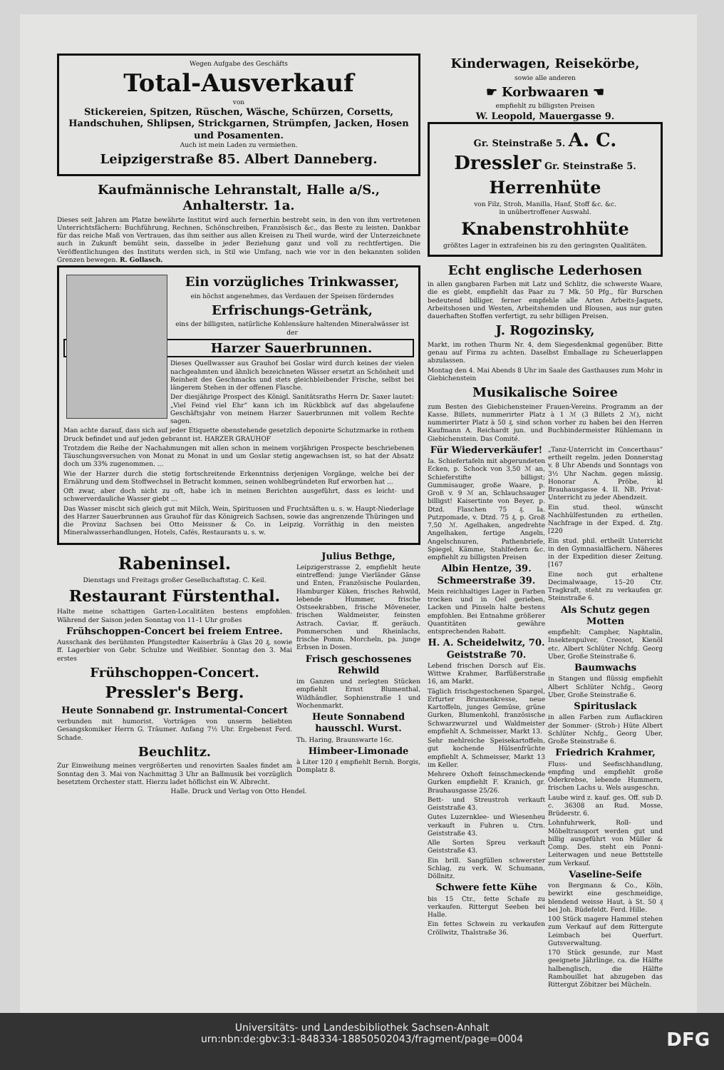Wegen Aufgabe des Geschäfts
Total-Ausverkauf
von
Stickereien, Spitzen, Rüschen, Wäsche, Schürzen, Corsetts, Handschuhen, Shlipsen, Strickgarnen, Strümpfen, Jacken, Hosen und Posamenten.
Auch ist mein Laden zu vermiethen.
Leipzigerstraße 85. Albert Danneberg.
Kaufmännische Lehranstalt, Halle a/S., Anhalterstr. 1a.
Dieses seit Jahren am Platze bewährte Institut wird auch fernerhin bestrebt sein, in den von ihm vertretenen Unterrichtsfächern: Buchführung, Rechnen, Schönschreiben, Französisch &c., das Beste zu leisten. Dankbar für das reiche Maß von Vertrauen, das ihm seither aus allen Kreisen zu Theil wurde, wird der Unterzeichnete auch in Zukunft bemüht sein, dasselbe in jeder Beziehung ganz und voll zu rechtfertigen. Die Veröffentlichungen des Instituts werden sich, in Stil wie Umfang, nach wie vor in den bekannten soliden Grenzen bewegen. R. Gollasch.
Ein vorzügliches Trinkwasser,
ein höchst angenehmes, das Verdauen der Speisen förderndes
Erfrischungs-Getränk,
eins der billigsten, natürliche Kohlensäure haltenden Mineralwässer ist der
Harzer Sauerbrunnen.
Dieses Quellwasser aus Grauhof bei Goslar wird durch keines der vielen nachgeahmten und ähnlich bezeichneten Wässer ersetzt an Schönheit und Reinheit des Geschmacks und stets gleichbleibender Frische, selbst bei längerem Stehen in der offenen Flasche.
Der diesjährige Prospect des Königl. Sanitätsraths Herrn Dr. Saxer lautet: „Viel Feind viel Ehr“ kann ich im Rückblick auf das abgelaufene Geschäftsjahr von meinem Harzer Sauerbrunnen mit vollem Rechte sagen.
Man achte darauf, dass sich auf jeder Etiquette obenstehende gesetzlich deponirte Schutzmarke in rothem Druck befindet und auf jeden gebrannt ist. HARZER GRAUHOF
Trotzdem die Reihe der Nachahmungen mit allen schon in meinem vorjährigen Prospecte beschriebenen Täuschungsversuchen von Monat zu Monat in und um Goslar stetig angewachsen ist, so hat der Absatz doch um 33% zugenommen. ...
Wie der Harzer durch die stetig fortschreitende Erkenntniss derjenigen Vorgänge, welche bei der Ernährung und dem Stoffwechsel in Betracht kommen, seinen wohlbegründeten Ruf erworben hat ...
Oft zwar, aber doch nicht zu oft, habe ich in meinen Berichten ausgeführt, dass es leicht- und schwerverdauliche Wasser giebt ...
Das Wasser mischt sich gleich gut mit Milch, Wein, Spirituosen und Fruchtsäften u. s. w. Haupt-Niederlage des Harzer Sauerbrunnen aus Grauhof für das Königreich Sachsen, sowie das angrenzende Thüringen und die Provinz Sachsen bei Otto Meissner & Co. in Leipzig. Vorräthig in den meisten Mineralwasserhandlungen, Hotels, Cafés, Restaurants u. s. w.
Rabeninsel.
Dienstags und Freitags großer Gesellschaftstag. C. Keil.
Restaurant Fürstenthal.
Halte meine schattigen Garten-Localitäten bestens empfohlen. Während der Saison jeden Sonntag von 11–1 Uhr großes
Frühschoppen-Concert bei freiem Entree.
Ausschank des berühmten Pfungstedter Kaiserbräu à Glas 20 ₰, sowie ff. Lagerbier von Gebr. Schulze und Weißbier. Sonntag den 3. Mai erstes
Frühschoppen-Concert.
Pressler's Berg.
Heute Sonnabend gr. Instrumental-Concert
verbunden mit humorist. Vorträgen von unserm beliebten Gesangskomiker Herrn G. Träumer. Anfang 7½ Uhr. Ergebenst Ferd. Schade.
Beuchlitz.
Zur Einweihung meines vergrößerten und renovirten Saales findet am Sonntag den 3. Mai von Nachmittag 3 Uhr an Ballmusik bei vorzüglich besetztem Orchester statt. Hierzu ladet höflichst ein W. Albrecht.
Julius Bethge,
Leipzigerstrasse 2, empfiehlt heute eintreffend: junge Vierländer Gänse und Enten, Französische Poularden, Hamburger Küken, frisches Rehwild, lebende Hummer, frische Ostseekrabben, frische Möveneier, frischen Waldmeister, feinsten Astrach. Caviar, ff. geräuch. Pommerschen und Rheinlachs, frische Pomm. Morcheln, pa. junge Erbsen in Dosen.
Frisch geschossenes Rehwild
im Ganzen und zerlegten Stücken empfiehlt Ernst Blumenthal, Wildhändler, Sophienstraße 1 und Wochenmarkt.
Heute Sonnabend hausschl. Wurst.
Th. Haring, Braunswarte 16c.
Himbeer-Limonade
à Liter 120 ₰ empfiehlt Bernh. Borgis, Domplatz 8.
Halle. Druck und Verlag von Otto Hendel.
Kinderwagen, Reisekörbe,
sowie alle anderen
☛ Korbwaaren ☚
empfiehlt zu billigsten Preisen
W. Leopold, Mauergasse 9.
Gr. Steinstraße 5. A. C. Dressler Gr. Steinstraße 5.
Herrenhüte
von Filz, Stroh, Manilla, Hanf, Stoff &c. &c.
in unübertroffener Auswahl.
Knabenstrohhüte
größtes Lager in extrafeinen bis zu den geringsten Qualitäten.
Echt englische Lederhosen
in allen gangbaren Farben mit Latz und Schlitz, die schwerste Waare, die es giebt, empfiehlt das Paar zu 7 Mk. 50 Pfg., für Burschen bedeutend billiger, ferner empfehle alle Arten Arbeits-Jaquets, Arbeitshosen und Westen, Arbeitshemden und Blousen, aus nur guten dauerhaften Stoffen verfertigt, zu sehr billigen Preisen.
J. Rogozinsky,
Markt, im rothen Thurm Nr. 4, dem Siegesdenkmal gegenüber. Bitte genau auf Firma zu achten. Daselbst Emballage zu Scheuerlappen abzulassen.
Montag den 4. Mai Abends 8 Uhr im Saale des Gasthauses zum Mohr in Giebichenstein
Musikalische Soiree
zum Besten des Giebichensteiner Frauen-Vereins. Programm an der Kasse. Billets, nummerirter Platz à 1 ℳ (3 Billets 2 ℳ), nicht nummerirter Platz à 50 ₰, sind schon vorher zu haben bei den Herren Kaufmann A. Reichardt jun. und Buchbindermeister Rühlemann in Giebichenstein. Das Comité.
Für Wiederverkäufer!
Ia. Schiefertafeln mit abgerundeten Ecken, p. Schock von 3,50 ℳ an, Schieferstifte billigst; Gummisauger, große Waare, p. Groß v. 9 ℳ an, Schlauchsauger billigst! Kaisertinte von Beyer, p. Dtzd. Flaschen 75 ₰. Ia. Putzpomade, v. Dtzd. 75 ₰, p. Groß 7,50 ℳ. Agelhaken, angedrehte Angelhaken, fertige Angeln, Angelschnuren, Pathenbriefe, Spiegel, Kämme, Stahlfedern &c. empfiehlt zu billigsten Preisen
Albin Hentze, 39. Schmeerstraße 39.
Mein reichhaltiges Lager in Farben trocken und in Oel gerieben, Lacken und Pinseln halte bestens empfohlen. Bei Entnahme größerer Quantitäten gewähre entsprechenden Rabatt.
H. A. Scheidelwitz, 70. Geiststraße 70.
Lebend frischen Dorsch auf Eis. Wittwe Krahmer, Barfüßerstraße 16, am Markt.
Täglich frischgestochenen Spargel, Erfurter Brunnenkresse, neue Kartoffeln, junges Gemüse, grüne Gurken, Blumenkohl, französische Schwarzwurzel und Waldmeister empfiehlt A. Schmeisser, Markt 13.
Sehr mehlreiche Speisekartoffeln, gut kochende Hülsenfrüchte empfiehlt A. Schmeisser, Markt 13 im Keller.
Mehrere Oxhoft feinschmeckende Gurken empfiehlt F. Kranich, gr. Brauhausgasse 25/26.
Bett- und Streustroh verkauft Geiststraße 43.
Gutes Luzernklee- und Wiesenheu verkauft in Fuhren u. Ctrn. Geiststraße 43.
Alle Sorten Spreu verkauft Geiststraße 43.
Ein brill. Sangfüllen schwerster Schlag, zu verk. W. Schumann, Döllnitz.
Schwere fette Kühe
bis 15 Ctr., fette Schafe zu verkaufen. Rittergut Seeben bei Halle.
Ein fettes Schwein zu verkaufen Cröllwitz, Thalstraße 36.
„Tanz-Unterricht im Concerthaus“ ertheilt regelm. jeden Donnerstag v. 8 Uhr Abends und Sonntags von 3½ Uhr Nachm. gegen mässig. Honorar A. Pröbe, kl Brauhausgasse 4. II. NB. Privat-Unterricht zu jeder Abendzeit.
Ein stud. theol. wünscht Nachhülfestunden zu ertheilen. Nachfrage in der Exped. d. Ztg. [220
Ein stud. phil. ertheilt Unterricht in den Gymnasialfächern. Näheres in der Expedition dieser Zeitung. [167
Eine noch gut erhaltene Decimalwaage, 15–20 Ctr. Tragkraft, steht zu verkaufen gr. Steinstraße 6.
Als Schutz gegen Motten
empfiehlt: Campher, Naphtalin, Insektenpulver, Creosot, Kienöl etc. Albert Schlüter Nchfg. Georg Uber, Große Steinstraße 6.
Baumwachs
in Stangen und flüssig empfiehlt Albert Schlüter Nchfg., Georg Uber, Große Steinstraße 6.
Spirituslack
in allen Farben zum Auflackiren der Sommer- (Stroh-) Hüte Albert Schlüter Nchfg., Georg Uber, Große Steinstraße 6.
Friedrich Krahmer,
Fluss- und Seefischhandlung, empfing und empfiehlt große Oderkrebse, lebende Hummern, frischen Lachs u. Wels ausgeschn.
Laube wird z. kauf. ges. Off. sub D. c. 36308 an Rud. Mosse, Brüderstr. 6.
Lohnfuhrwerk, Roll- und Möbeltransport werden gut und billig ausgeführt von Müller & Comp. Des. steht ein Ponni-Leiterwagen und neue Bettstelle zum Verkauf.
Vaseline-Seife
von Bergmann & Co., Köln, bewirkt eine geschmeidige, blendend weisse Haut, à St. 50 ₰ bei Joh. Büdefeldt. Ferd. Hille.
100 Stück magere Hammel stehen zum Verkauf auf dem Rittergute Leimbach bei Querfurt. Gutsverwaltung.
170 Stück gesunde, zur Mast geeignete Jährlinge, ca. die Hälfte halbenglisch, die Hälfte Rambouillet hat abzugeben das Rittergut Zöbitzer bei Mücheln.
Universitäts- und Landesbibliothek Sachsen-Anhalt
urn:nbn:de:gbv:3:1-848334-18850502043/fragment/page=0004
DFG